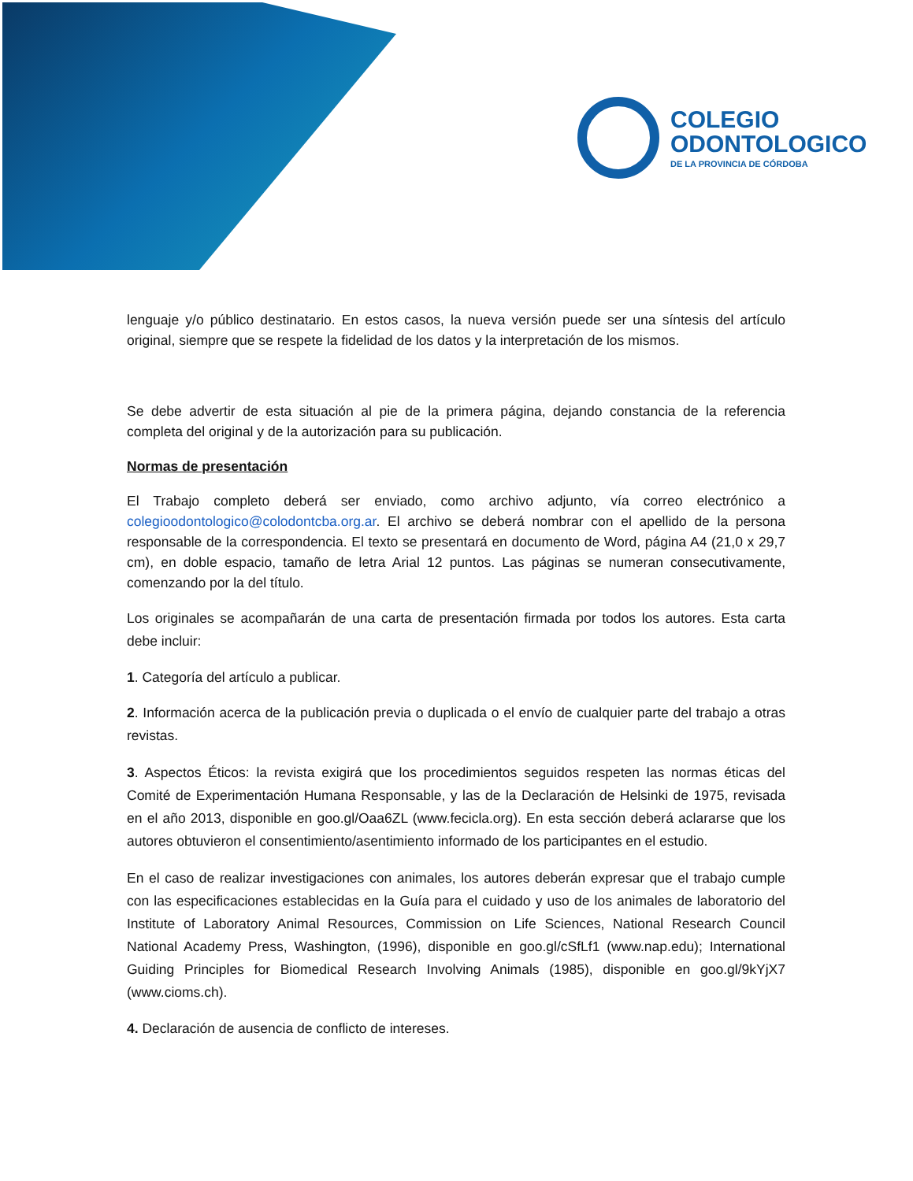COLEGIO
ODONTOLOGICO
DE LA PROVINCIA DE CÓRDOBA
lenguaje y/o público destinatario. En estos casos, la nueva versión puede ser una síntesis del artículo original, siempre que se respete la fidelidad de los datos y la interpretación de los mismos.
Se debe advertir de esta situación al pie de la primera página, dejando constancia de la referencia completa del original y de la autorización para su publicación.
Normas de presentación
El Trabajo completo deberá ser enviado, como archivo adjunto, vía correo electrónico a colegioodontologico@colodontcba.org.ar. El archivo se deberá nombrar con el apellido de la persona responsable de la correspondencia. El texto se presentará en documento de Word, página A4 (21,0 x 29,7 cm), en doble espacio, tamaño de letra Arial 12 puntos. Las páginas se numeran consecutivamente, comenzando por la del título.
Los originales se acompañarán de una carta de presentación firmada por todos los autores. Esta carta debe incluir:
1. Categoría del artículo a publicar.
2. Información acerca de la publicación previa o duplicada o el envío de cualquier parte del trabajo a otras revistas.
3. Aspectos Éticos: la revista exigirá que los procedimientos seguidos respeten las normas éticas del Comité de Experimentación Humana Responsable, y las de la Declaración de Helsinki de 1975, revisada en el año 2013, disponible en goo.gl/Oaa6ZL (www.fecicla.org). En esta sección deberá aclararse que los autores obtuvieron el consentimiento/asentimiento informado de los participantes en el estudio.
En el caso de realizar investigaciones con animales, los autores deberán expresar que el trabajo cumple con las especificaciones establecidas en la Guía para el cuidado y uso de los animales de laboratorio del Institute of Laboratory Animal Resources, Commission on Life Sciences, National Research Council National Academy Press, Washington, (1996), disponible en goo.gl/cSfLf1 (www.nap.edu); International Guiding Principles for Biomedical Research Involving Animals (1985), disponible en goo.gl/9kYjX7 (www.cioms.ch).
4. Declaración de ausencia de conflicto de intereses.